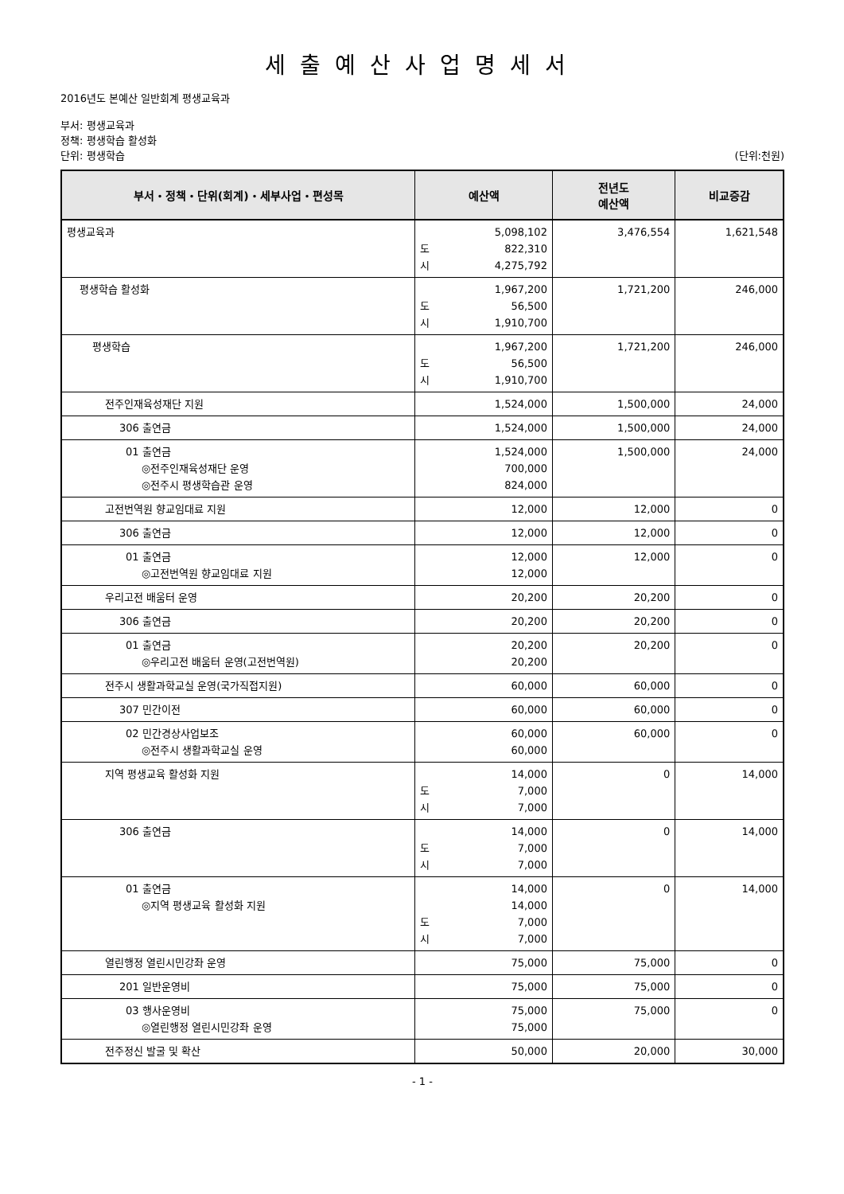세출예산사업명세서
2016년도 본예산 일반회계 평생교육과
부서: 평생교육과
정책: 평생학습 활성화
단위: 평생학습 (단위:천원)
| 부서・정책・단위(회계)・세부사업・편성목 | 예산액 | 전년도 예산액 | 비교증감 |
| --- | --- | --- | --- |
| 평생교육과 | 5,098,102 도 822,310 시 4,275,792 | 3,476,554 | 1,621,548 |
| 평생학습 활성화 | 1,967,200 도 56,500 시 1,910,700 | 1,721,200 | 246,000 |
| 평생학습 | 1,967,200 도 56,500 시 1,910,700 | 1,721,200 | 246,000 |
| 전주인재육성재단 지원 | 1,524,000 | 1,500,000 | 24,000 |
| 306 출연금 | 1,524,000 | 1,500,000 | 24,000 |
| 01 출연금 ◎전주인재육성재단 운영 ◎전주시 평생학습관 운영 | 1,524,000 700,000 824,000 | 1,500,000 | 24,000 |
| 고전번역원 향교임대료 지원 | 12,000 | 12,000 | 0 |
| 306 출연금 | 12,000 | 12,000 | 0 |
| 01 출연금 ◎고전번역원 향교임대료 지원 | 12,000 12,000 | 12,000 | 0 |
| 우리고전 배움터 운영 | 20,200 | 20,200 | 0 |
| 306 출연금 | 20,200 | 20,200 | 0 |
| 01 출연금 ◎우리고전 배움터 운영(고전번역원) | 20,200 20,200 | 20,200 | 0 |
| 전주시 생활과학교실 운영(국가직접지원) | 60,000 | 60,000 | 0 |
| 307 민간이전 | 60,000 | 60,000 | 0 |
| 02 민간경상사업보조 ◎전주시 생활과학교실 운영 | 60,000 60,000 | 60,000 | 0 |
| 지역 평생교육 활성화 지원 | 14,000 도 7,000 시 7,000 | 0 | 14,000 |
| 306 출연금 | 14,000 도 7,000 시 7,000 | 0 | 14,000 |
| 01 출연금 ◎지역 평생교육 활성화 지원 | 14,000 14,000 도 7,000 시 7,000 | 0 | 14,000 |
| 열린행정 열린시민강좌 운영 | 75,000 | 75,000 | 0 |
| 201 일반운영비 | 75,000 | 75,000 | 0 |
| 03 행사운영비 ◎열린행정 열린시민강좌 운영 | 75,000 75,000 | 75,000 | 0 |
| 전주정신 발굴 및 확산 | 50,000 | 20,000 | 30,000 |
- 1 -